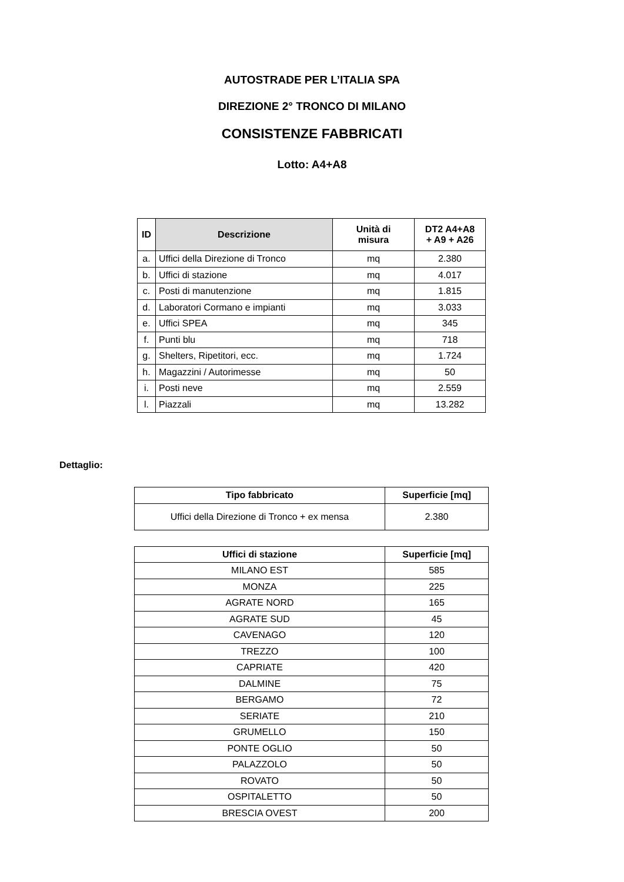AUTOSTRADE PER L’ITALIA SPA
DIREZIONE 2° TRONCO DI MILANO
CONSISTENZE FABBRICATI
Lotto: A4+A8
| ID | Descrizione | Unità di misura | DT2 A4+A8 + A9 + A26 |
| --- | --- | --- | --- |
| a. | Uffici della Direzione di Tronco | mq | 2.380 |
| b. | Uffici di stazione | mq | 4.017 |
| c. | Posti di manutenzione | mq | 1.815 |
| d. | Laboratori Cormano e impianti | mq | 3.033 |
| e. | Uffici SPEA | mq | 345 |
| f. | Punti blu | mq | 718 |
| g. | Shelters, Ripetitori, ecc. | mq | 1.724 |
| h. | Magazzini / Autorimesse | mq | 50 |
| i. | Posti neve | mq | 2.559 |
| l. | Piazzali | mq | 13.282 |
Dettaglio:
| Tipo fabbricato | Superficie [mq] |
| --- | --- |
| Uffici della Direzione di Tronco + ex mensa | 2.380 |
| Uffici di stazione | Superficie [mq] |
| --- | --- |
| MILANO EST | 585 |
| MONZA | 225 |
| AGRATE NORD | 165 |
| AGRATE SUD | 45 |
| CAVENAGO | 120 |
| TREZZO | 100 |
| CAPRIATE | 420 |
| DALMINE | 75 |
| BERGAMO | 72 |
| SERIATE | 210 |
| GRUMELLO | 150 |
| PONTE OGLIO | 50 |
| PALAZZOLO | 50 |
| ROVATO | 50 |
| OSPITALETTO | 50 |
| BRESCIA OVEST | 200 |